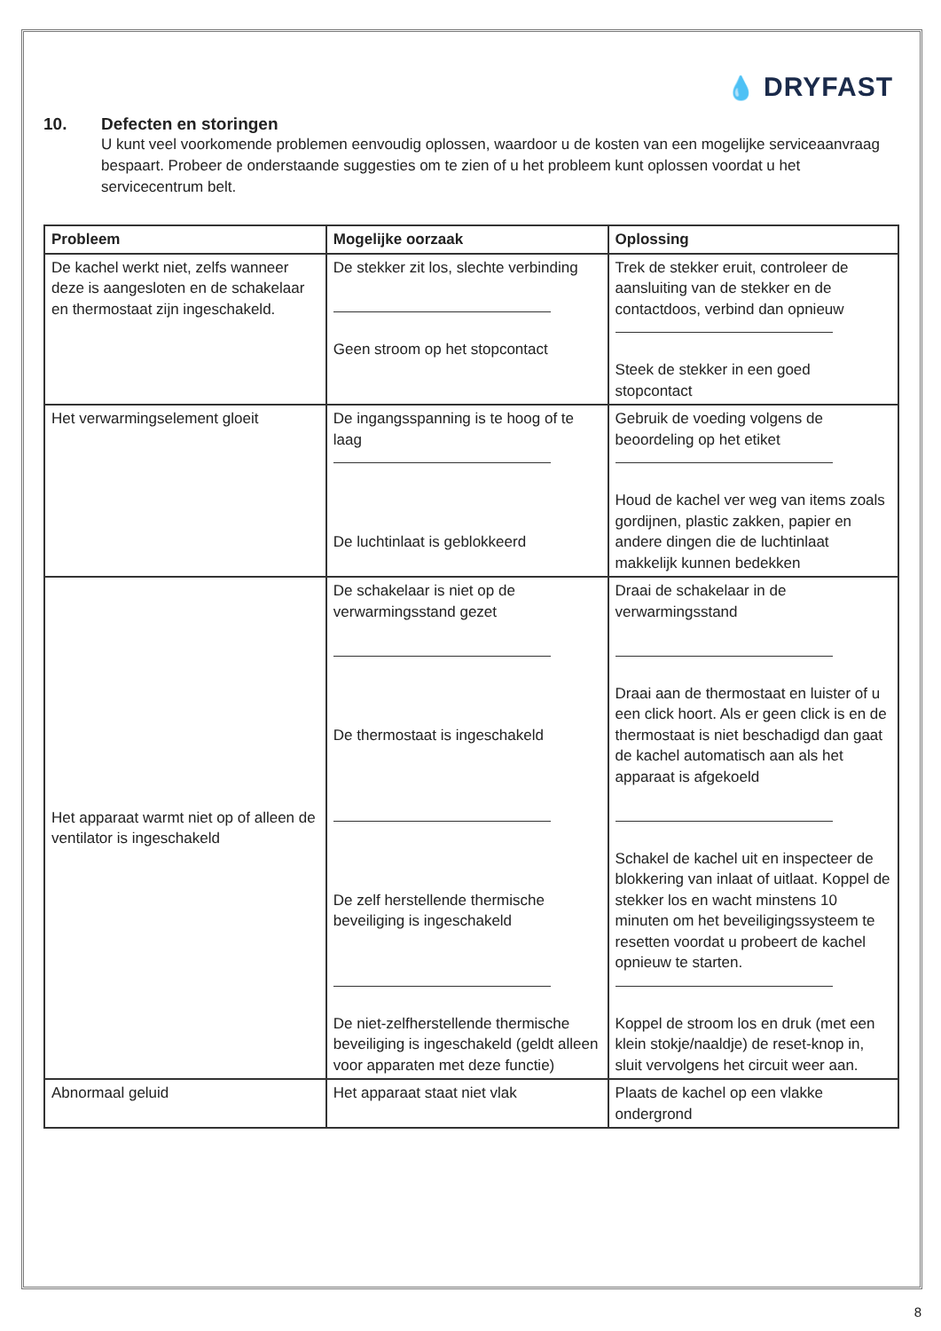💧 DRYFAST
10. Defecten en storingen
U kunt veel voorkomende problemen eenvoudig oplossen, waardoor u de kosten van een mogelijke serviceaanvraag bespaart. Probeer de onderstaande suggesties om te zien of u het probleem kunt oplossen voordat u het servicecentrum belt.
| Probleem | Mogelijke oorzaak | Oplossing |
| --- | --- | --- |
| De kachel werkt niet, zelfs wanneer deze is aangesloten en de schakelaar en thermostaat zijn ingeschakeld. | De stekker zit los, slechte verbinding Geen stroom op het stopcontact | Trek de stekker eruit, controleer de aansluiting van de stekker en de contactdoos, verbind dan opnieuw Steek de stekker in een goed stopcontact |
| Het verwarmingselement gloeit | De ingangsspanning is te hoog of te laag De luchtinlaat is geblokkeerd | Gebruik de voeding volgens de beoordeling op het etiket Houd de kachel ver weg van items zoals gordijnen, plastic zakken, papier en andere dingen die de luchtinlaat makkelijk kunnen bedekken |
| Het apparaat warmt niet op of alleen de ventilator is ingeschakeld | De schakelaar is niet op de verwarmingsstand gezet De thermostaat is ingeschakeld De zelf herstellende thermische beveiliging is ingeschakeld De niet-zelfherstellende thermische beveiliging is ingeschakeld (geldt alleen voor apparaten met deze functie) | Draai de schakelaar in de verwarmingsstand Draai aan de thermostaat en luister of u een click hoort. Als er geen click is en de thermostaat is niet beschadigd dan gaat de kachel automatisch aan als het apparaat is afgekoeld Schakel de kachel uit en inspecteer de blokkering van inlaat of uitlaat. Koppel de stekker los en wacht minstens 10 minuten om het beveiligingssysteem te resetten voordat u probeert de kachel opnieuw te starten. Koppel de stroom los en druk (met een klein stokje/naaldje) de reset-knop in, sluit vervolgens het circuit weer aan. |
| Abnormaal geluid | Het apparaat staat niet vlak | Plaats de kachel op een vlakke ondergrond |
8